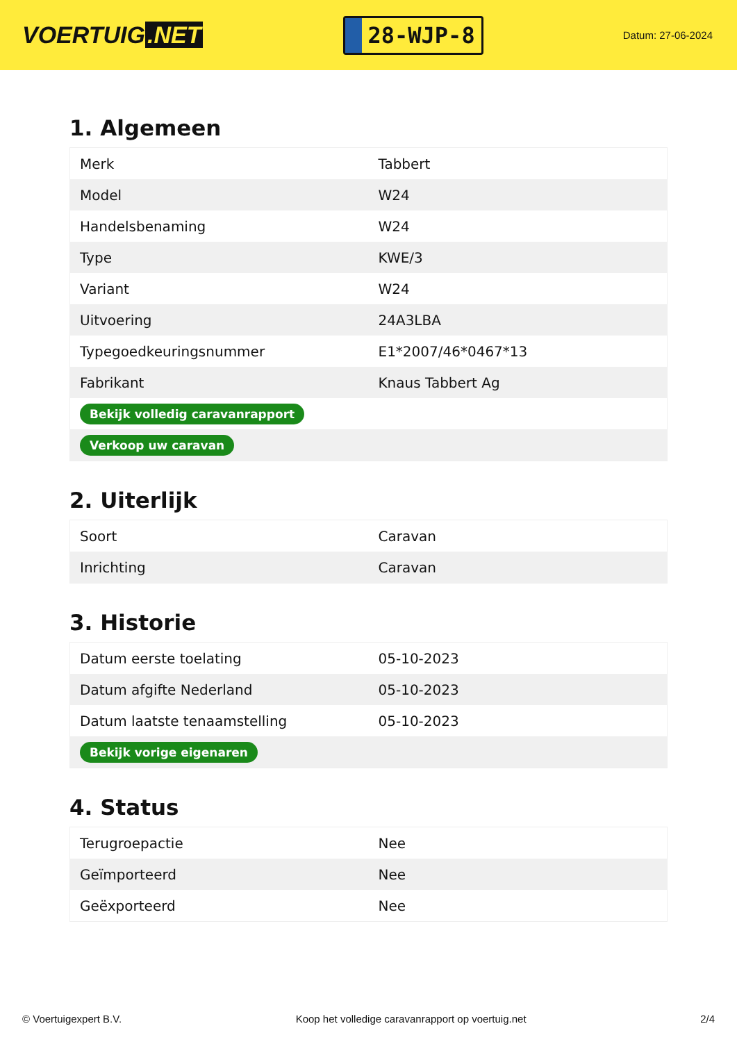VOERTUIG.NET
28-WJP-8
Datum: 27-06-2024
1. Algemeen
| Merk | Tabbert |
| Model | W24 |
| Handelsbenaming | W24 |
| Type | KWE/3 |
| Variant | W24 |
| Uitvoering | 24A3LBA |
| Typegoedkeuringsnummer | E1*2007/46*0467*13 |
| Fabrikant | Knaus Tabbert Ag |
| Bekijk volledig caravanrapport | |
| Verkoop uw caravan | |
2. Uiterlijk
| Soort | Caravan |
| Inrichting | Caravan |
3. Historie
| Datum eerste toelating | 05-10-2023 |
| Datum afgifte Nederland | 05-10-2023 |
| Datum laatste tenaamstelling | 05-10-2023 |
| Bekijk vorige eigenaren | |
4. Status
| Terugroepactie | Nee |
| Geïmporteerd | Nee |
| Geëxporteerd | Nee |
© Voertuigexpert B.V. Koop het volledige caravanrapport op voertuig.net 2/4